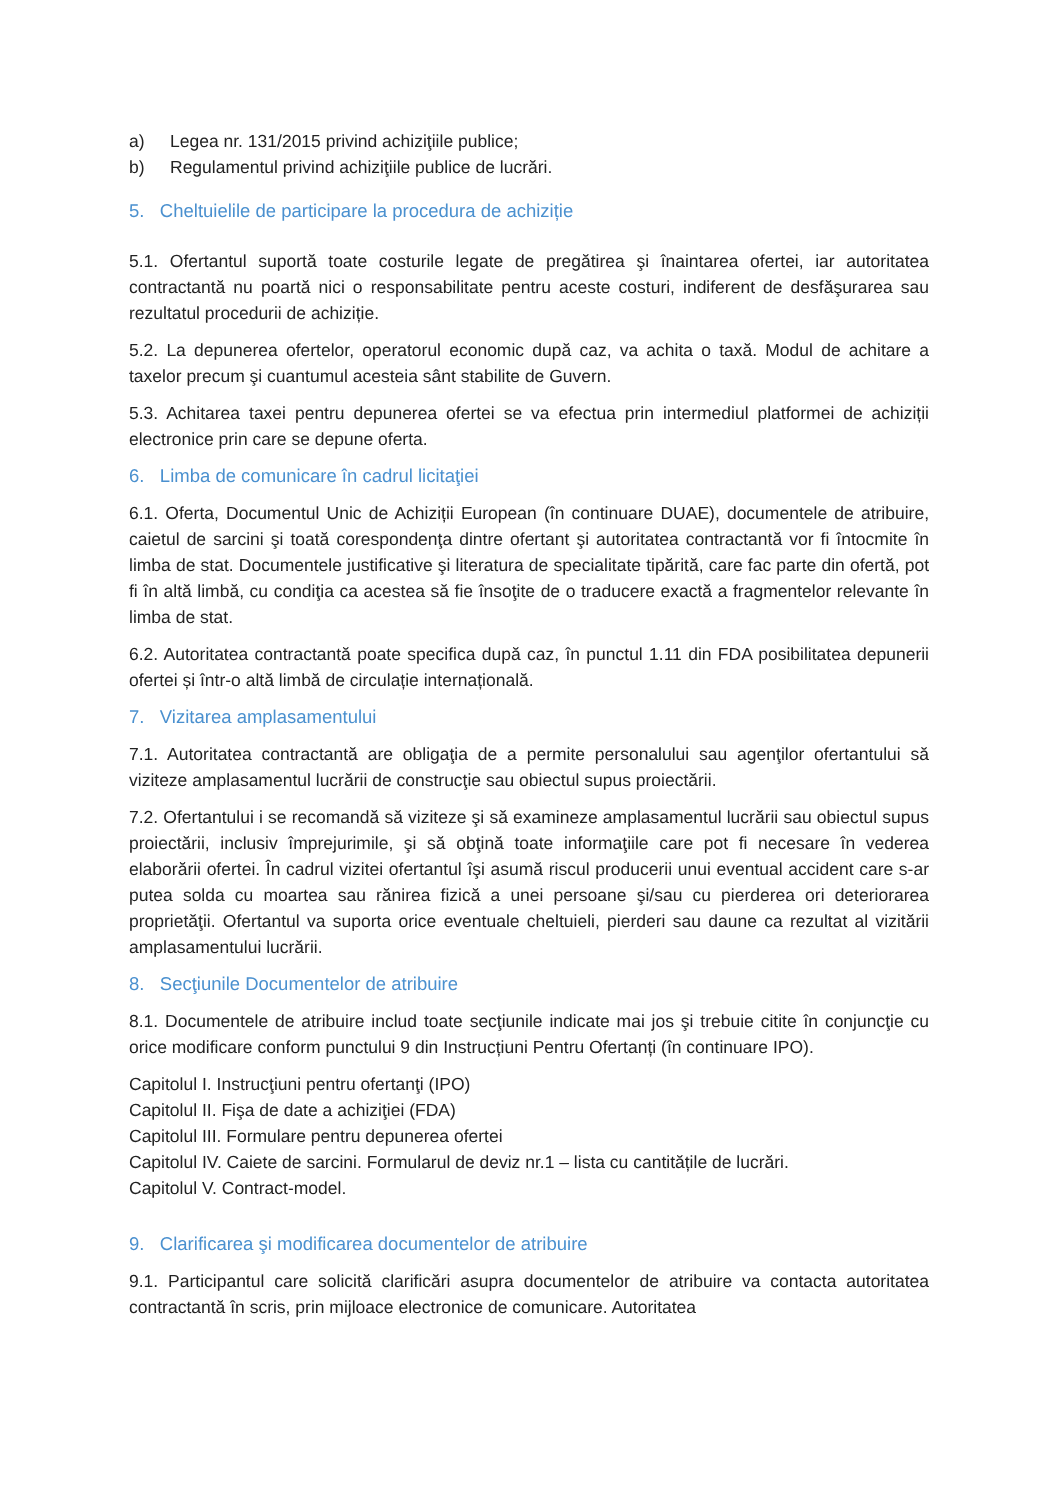a) Legea nr. 131/2015 privind achiziţiile publice;
b) Regulamentul privind achiziţiile publice de lucrări.
5. Cheltuielile de participare la procedura de achiziție
5.1. Ofertantul suportă toate costurile legate de pregătirea şi înaintarea ofertei, iar autoritatea contractantă nu poartă nici o responsabilitate pentru aceste costuri, indiferent de desfăşurarea sau rezultatul procedurii de achiziție.
5.2. La depunerea ofertelor, operatorul economic după caz, va achita o taxă. Modul de achitare a taxelor precum şi cuantumul acesteia sânt stabilite de Guvern.
5.3. Achitarea taxei pentru depunerea ofertei se va efectua prin intermediul platformei de achiziții electronice prin care se depune oferta.
6. Limba de comunicare în cadrul licitaţiei
6.1. Oferta, Documentul Unic de Achiziții European (în continuare DUAE), documentele de atribuire, caietul de sarcini şi toată corespondenţa dintre ofertant şi autoritatea contractantă vor fi întocmite în limba de stat. Documentele justificative şi literatura de specialitate tipărită, care fac parte din ofertă, pot fi în altă limbă, cu condiţia ca acestea să fie însoţite de o traducere exactă a fragmentelor relevante în limba de stat.
6.2. Autoritatea contractantă poate specifica după caz, în punctul 1.11 din FDA posibilitatea depunerii ofertei și într-o altă limbă de circulație internațională.
7. Vizitarea amplasamentului
7.1. Autoritatea contractantă are obligaţia de a permite personalului sau agenţilor ofertantului să viziteze amplasamentul lucrării de construcţie sau obiectul supus proiectării.
7.2. Ofertantului i se recomandă să viziteze şi să examineze amplasamentul lucrării sau obiectul supus proiectării, inclusiv împrejurimile, şi să obţină toate informaţiile care pot fi necesare în vederea elaborării ofertei. În cadrul vizitei ofertantul îşi asumă riscul producerii unui eventual accident care s-ar putea solda cu moartea sau rănirea fizică a unei persoane şi/sau cu pierderea ori deteriorarea proprietăţii. Ofertantul va suporta orice eventuale cheltuieli, pierderi sau daune ca rezultat al vizitării amplasamentului lucrării.
8. Secţiunile Documentelor de atribuire
8.1. Documentele de atribuire includ toate secţiunile indicate mai jos şi trebuie citite în conjuncţie cu orice modificare conform punctului 9 din Instrucțiuni Pentru Ofertanți (în continuare IPO).
Capitolul I. Instrucţiuni pentru ofertanţi (IPO)
Capitolul II. Fişa de date a achiziţiei (FDA)
Capitolul III. Formulare pentru depunerea ofertei
Capitolul IV. Caiete de sarcini. Formularul de deviz nr.1 – lista cu cantitățile de lucrări.
Capitolul V. Contract-model.
9. Clarificarea şi modificarea documentelor de atribuire
9.1. Participantul care solicită clarificări asupra documentelor de atribuire va contacta autoritatea contractantă în scris, prin mijloace electronice de comunicare. Autoritatea